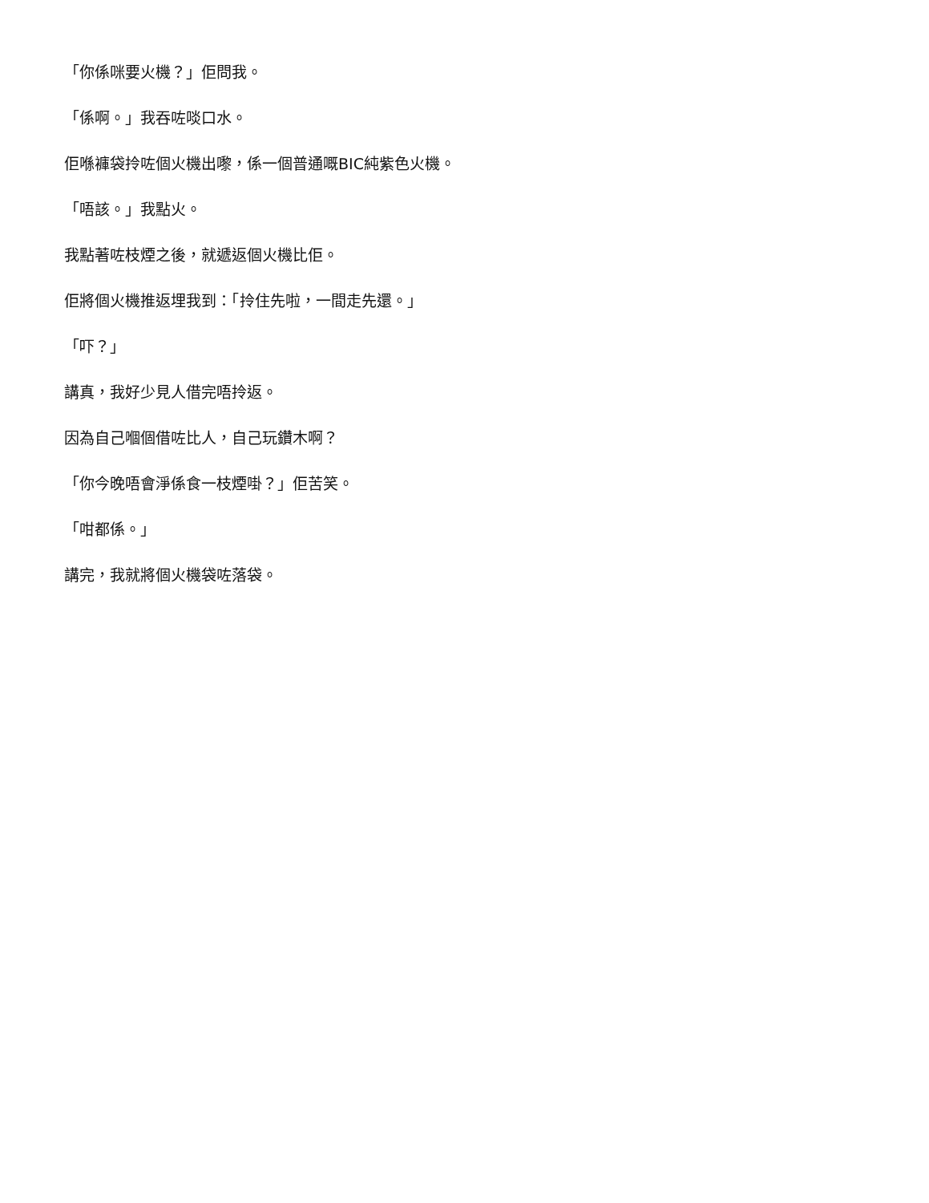「你係咪要火機？」佢問我。
「係啊。」我吞咗啖口水。
佢喺褲袋拎咗個火機出嚟，係一個普通嘅BIC純紫色火機。
「唔該。」我點火。
我點著咗枝煙之後，就遞返個火機比佢。
佢將個火機推返埋我到：「拎住先啦，一間走先還。」
「吓？」
講真，我好少見人借完唔拎返。
因為自己嗰個借咗比人，自己玩鑽木啊？
「你今晚唔會淨係食一枝煙啩？」佢苦笑。
「咁都係。」
講完，我就將個火機袋咗落袋。